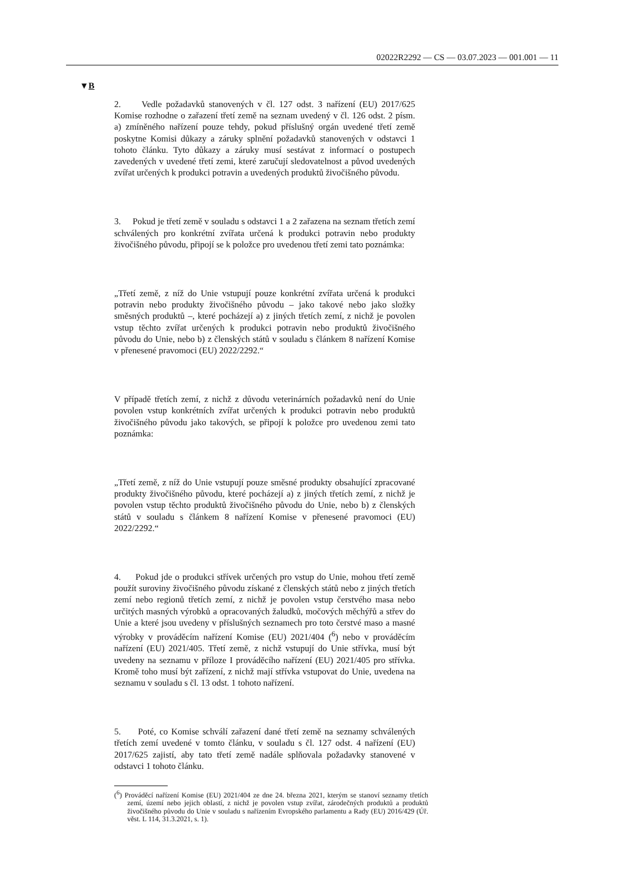02022R2292 — CS — 03.07.2023 — 001.001 — 11
▼B
2. Vedle požadavků stanovených v čl. 127 odst. 3 nařízení (EU) 2017/625 Komise rozhodne o zařazení třetí země na seznam uvedený v čl. 126 odst. 2 písm. a) zmíněného nařízení pouze tehdy, pokud příslušný orgán uvedené třetí země poskytne Komisi důkazy a záruky splnění požadavků stanovených v odstavci 1 tohoto článku. Tyto důkazy a záruky musí sestávat z informací o postupech zavedených v uvedené třetí zemi, které zaručují sledovatelnost a původ uvedených zvířat určených k produkci potravin a uvedených produktů živočišného původu.
3. Pokud je třetí země v souladu s odstavci 1 a 2 zařazena na seznam třetích zemí schválených pro konkrétní zvířata určená k produkci potravin nebo produkty živočišného původu, připojí se k položce pro uvedenou třetí zemi tato poznámka:
„Třetí země, z níž do Unie vstupují pouze konkrétní zvířata určená k produkci potravin nebo produkty živočišného původu – jako takové nebo jako složky směsných produktů –, které pocházejí a) z jiných třetích zemí, z nichž je povolen vstup těchto zvířat určených k produkci potravin nebo produktů živočišného původu do Unie, nebo b) z členských států v souladu s článkem 8 nařízení Komise v přenesené pravomoci (EU) 2022/2292.“
V případě třetích zemí, z nichž z důvodu veterinárních požadavků není do Unie povolen vstup konkrétních zvířat určených k produkci potravin nebo produktů živočišného původu jako takových, se připojí k položce pro uvedenou zemi tato poznámka:
„Třetí země, z níž do Unie vstupují pouze směsné produkty obsahující zpracované produkty živočišného původu, které pocházejí a) z jiných třetích zemí, z nichž je povolen vstup těchto produktů živočišného původu do Unie, nebo b) z členských států v souladu s článkem 8 nařízení Komise v přenesené pravomoci (EU) 2022/2292.“
4. Pokud jde o produkci střívek určených pro vstup do Unie, mohou třetí země použít suroviny živočišného původu získané z členských států nebo z jiných třetích zemí nebo regionů třetích zemí, z nichž je povolen vstup čerstvého masa nebo určitých masných výrobků a opracovaných žaludků, močových měchýřů a střev do Unie a které jsou uvedeny v příslušných seznamech pro toto čerstvé maso a masné výrobky v prováděcím nařízení Komise (EU) 2021/404 (<sup>6</sup>) nebo v prováděcím nařízení (EU) 2021/405. Třetí země, z nichž vstupují do Unie střívka, musí být uvedeny na seznamu v příloze I prováděcího nařízení (EU) 2021/405 pro střívka. Kromě toho musí být zařízení, z nichž mají střívka vstupovat do Unie, uvedena na seznamu v souladu s čl. 13 odst. 1 tohoto nařízení.
5. Poté, co Komise schválí zařazení dané třetí země na seznamy schválených třetích zemí uvedené v tomto článku, v souladu s čl. 127 odst. 4 nařízení (EU) 2017/625 zajistí, aby tato třetí země nadále splňovala požadavky stanovené v odstavci 1 tohoto článku.
(<sup>6</sup>) Prováděcí nařízení Komise (EU) 2021/404 ze dne 24. března 2021, kterým se stanoví seznamy třetích zemí, území nebo jejich oblastí, z nichž je povolen vstup zvířat, zárodečných produktů a produktů živočišného původu do Unie v souladu s nařízením Evropského parlamentu a Rady (EU) 2016/429 (Úř. věst. L 114, 31.3.2021, s. 1).